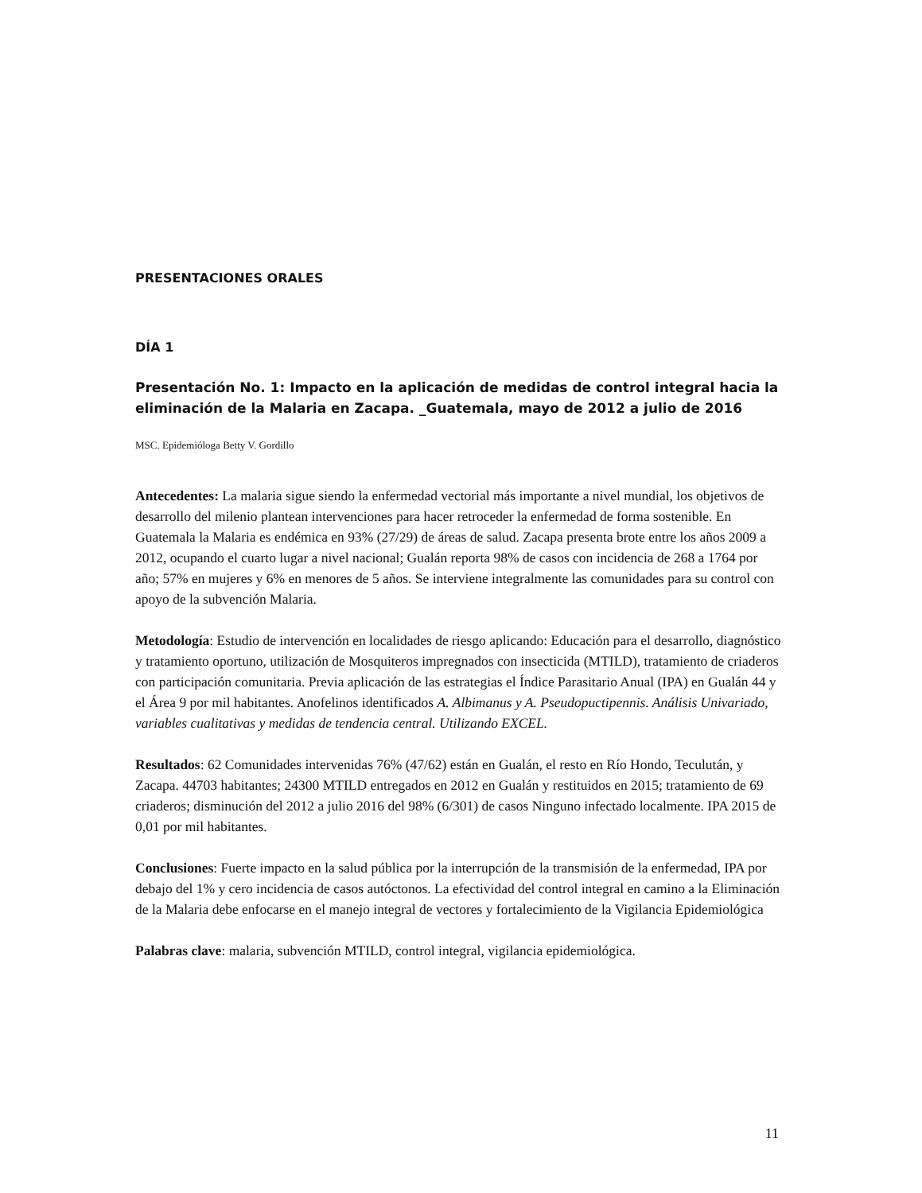PRESENTACIONES ORALES
DÍA 1
Presentación No. 1: Impacto en la aplicación de medidas de control integral hacia la eliminación de la Malaria en Zacapa. _Guatemala, mayo de 2012 a julio de 2016
MSC. Epidemióloga Betty V. Gordillo
Antecedentes: La malaria sigue siendo la enfermedad vectorial más importante a nivel mundial, los objetivos de desarrollo del milenio plantean intervenciones para hacer retroceder la enfermedad de forma sostenible. En Guatemala la Malaria es endémica en 93% (27/29) de áreas de salud. Zacapa presenta brote entre los años 2009 a 2012, ocupando el cuarto lugar a nivel nacional; Gualán reporta 98% de casos con incidencia de 268 a 1764 por año; 57% en mujeres y 6% en menores de 5 años. Se interviene integralmente las comunidades para su control con apoyo de la subvención Malaria.
Metodología: Estudio de intervención en localidades de riesgo aplicando: Educación para el desarrollo, diagnóstico y tratamiento oportuno, utilización de Mosquiteros impregnados con insecticida (MTILD), tratamiento de criaderos con participación comunitaria. Previa aplicación de las estrategias el Índice Parasitario Anual (IPA) en Gualán 44 y el Área 9 por mil habitantes. Anofelinos identificados A. Albimanus y A. Pseudopuctipennis. Análisis Univariado, variables cualitativas y medidas de tendencia central. Utilizando EXCEL.
Resultados: 62 Comunidades intervenidas 76% (47/62) están en Gualán, el resto en Río Hondo, Teculután, y Zacapa. 44703 habitantes; 24300 MTILD entregados en 2012 en Gualán y restituidos en 2015; tratamiento de 69 criaderos; disminución del 2012 a julio 2016 del 98% (6/301) de casos Ninguno infectado localmente. IPA 2015 de 0,01 por mil habitantes.
Conclusiones: Fuerte impacto en la salud pública por la interrupción de la transmisión de la enfermedad, IPA por debajo del 1% y cero incidencia de casos autóctonos. La efectividad del control integral en camino a la Eliminación de la Malaria debe enfocarse en el manejo integral de vectores y fortalecimiento de la Vigilancia Epidemiológica
Palabras clave: malaria, subvención MTILD, control integral, vigilancia epidemiológica.
11